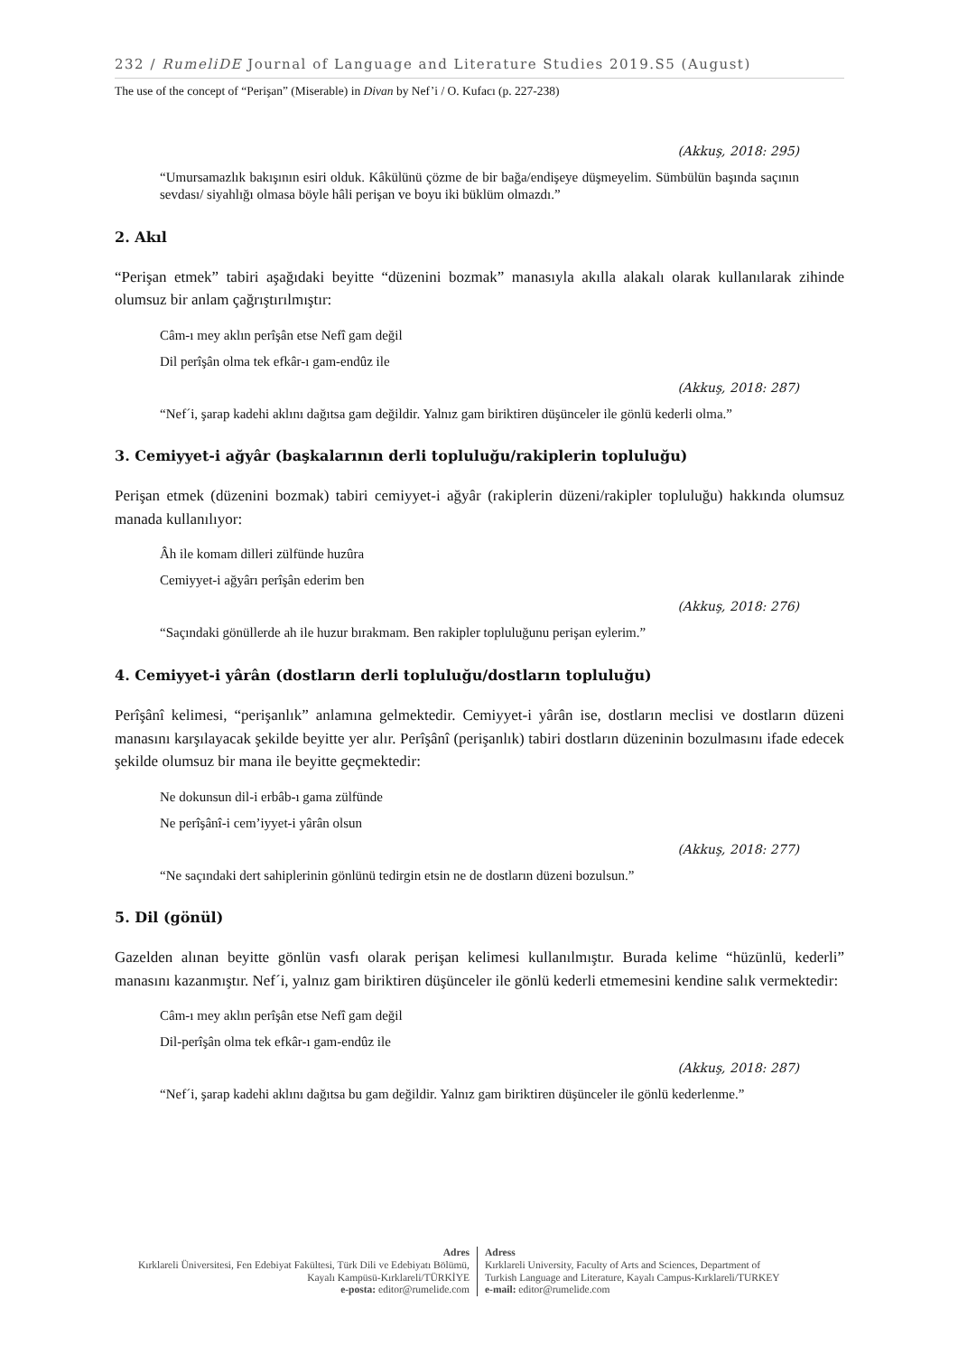232 / RumeliDE Journal of Language and Literature Studies 2019.S5 (August)
The use of the concept of “Perişan” (Miserable) in Divan by Nef’i / O. Kufacı (p. 227-238)
(Akkuş, 2018: 295)
“Umursamazlık bakışının esiri olduk. Kâkülünü çözme de bir bağa/endişeye düşmeyelim. Sümbülün başında saçının sevdası/ siyahlığı olmasa böyle hâli perişan ve boyu iki büklüm olmazdı.”
2. Akıl
“Perişan etmek” tabiri aşağıdaki beyitte “düzenini bozmak” manasıyla akılla alakalı olarak kullanılarak zihinde olumsuz bir anlam çağrıştırılmıştır:
Câm-ı mey aklın perîşân etse Nefî gam değil
Dil perîşân olma tek efkâr-ı gam-endûz ile
(Akkuş, 2018: 287)
“Nef´i, şarap kadehi aklını dağıtsa gam değildir. Yalnız gam biriktiren düşünceler ile gönlü kederli olma.”
3. Cemiyyet-i ağyâr (başkalarının derli topluluğu/rakiplerin topluluğu)
Perişan etmek (düzenini bozmak) tabiri cemiyyet-i ağyâr (rakiplerin düzeni/rakipler topluluğu) hakkında olumsuz manada kullanılıyor:
Âh ile komam dilleri zülfünde huzûra
Cemiyyet-i ağyârı perîşân ederim ben
(Akkuş, 2018: 276)
“Saçındaki gönüllerde ah ile huzur bırakmam. Ben rakipler topluluğunu perişan eylerim.”
4. Cemiyyet-i yârân (dostların derli topluluğu/dostların topluluğu)
Perîşânî kelimesi, “perişanlık” anlamına gelmektedir. Cemiyyet-i yârân ise, dostların meclisi ve dostların düzeni manasını karşılayacak şekilde beyitte yer alır. Perîşânî (perişanlık) tabiri dostların düzeninin bozulmasını ifade edecek şekilde olumsuz bir mana ile beyitte geçmektedir:
Ne dokunsun dil-i erbâb-ı gama zülfünde
Ne perîşânî-i cem’iyyet-i yârân olsun
(Akkuş, 2018: 277)
“Ne saçındaki dert sahiplerinin gönlünü tedirgin etsin ne de dostların düzeni bozulsun.”
5. Dil (gönül)
Gazelden alınan beyitte gönlün vasfı olarak perişan kelimesi kullanılmıştır. Burada kelime “hüzünlü, kederli” manasını kazanmıştır. Nef´i, yalnız gam biriktiren düşünceler ile gönlü kederli etmemesini kendine salık vermektedir:
Câm-ı mey aklın perîşân etse Nefî gam değil
Dil-perîşân olma tek efkâr-ı gam-endûz ile
(Akkuş, 2018: 287)
“Nef´i, şarap kadehi aklını dağıtsa bu gam değildir. Yalnız gam biriktiren düşünceler ile gönlü kederlenme.”
Adres
Kırklareli Üniversitesi, Fen Edebiyat Fakültesi, Türk Dili ve Edebiyatı Bölümü, Kayalı Kampüsü-Kırklareli/TÜRKİYE
e-posta: editor@rumelide.com
Adress
Kırklareli University, Faculty of Arts and Sciences, Department of
Turkish Language and Literature, Kayalı Campus-Kırklareli/TURKEY
e-mail: editor@rumelide.com